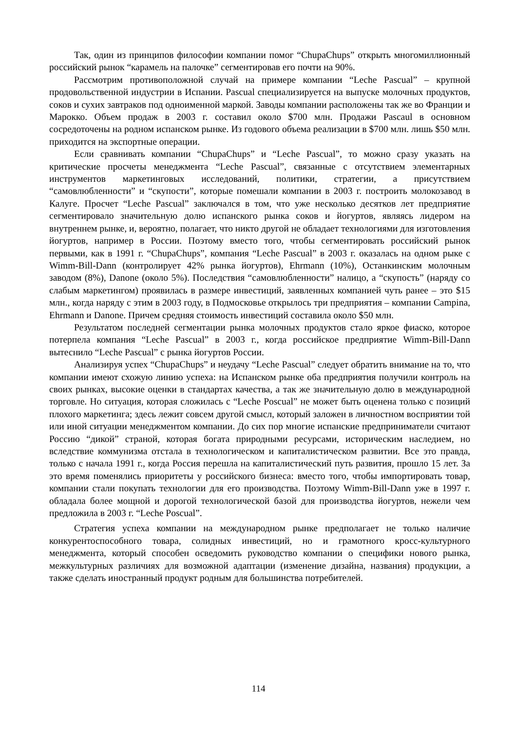Так, один из принципов философии компании помог “ChupaChups” открыть многомиллионный российский рынок “карамель на палочке” сегментировав его почти на 90%.
Рассмотрим противоположной случай на примере компании “Leche Pascual” – крупной продовольственной индустрии в Испании. Pascual специализируется на выпуске молочных продуктов, соков и сухих завтраков под одноименной маркой. Заводы компании расположены так же во Франции и Марокко. Объем продаж в 2003 г. составил около $700 млн. Продажи Pascaul в основном сосредоточены на родном испанском рынке. Из годового объема реализации в $700 млн. лишь $50 млн. приходится на экспортные операции.
Если сравнивать компании “ChupaChups” и “Leche Pascual”, то можно сразу указать на критические просчеты менеджмента “Leche Pascual”, связанные с отсутствием элементарных инструментов маркетинговых исследований, политики, стратегии, а присутствием “самовлюбленности” и “скупости”, которые помешали компании в 2003 г. построить молокозавод в Калуге. Просчет “Leche Pascual” заключался в том, что уже несколько десятков лет предприятие сегментировало значительную долю испанского рынка соков и йогуртов, являясь лидером на внутреннем рынке, и, вероятно, полагает, что никто другой не обладает технологиями для изготовления йогуртов, например в России. Поэтому вместо того, чтобы сегментировать российский рынок первыми, как в 1991 г. “ChupaChups”, компания “Leche Pascual” в 2003 г. оказалась на одном рыке с Wimm-Bill-Dann (контролирует 42% рынка йогуртов), Ehrmann (10%), Останкинским молочным заводом (8%), Danone (около 5%). Последствия “самовлюбленности” налицо, а “скупость” (наряду со слабым маркетингом) проявилась в размере инвестиций, заявленных компанией чуть ранее – это $15 млн., когда наряду с этим в 2003 году, в Подмосковье открылось три предприятия – компании Campina, Ehrmann и Danone. Причем средняя стоимость инвестиций составила около $50 млн.
Результатом последней сегментации рынка молочных продуктов стало яркое фиаско, которое потерпела компания “Leche Pascual” в 2003 г., когда российское предприятие Wimm-Bill-Dann вытеснило “Leche Pascual” с рынка йогуртов России.
Анализируя успех “ChupaChups” и неудачу “Leche Pascual” следует обратить внимание на то, что компании имеют схожую линию успеха: на Испанском рынке оба предприятия получили контроль на своих рынках, высокие оценки в стандартах качества, а так же значительную долю в международной торговле. Но ситуация, которая сложилась с “Leche Poscual” не может быть оценена только с позиций плохого маркетинга; здесь лежит совсем другой смысл, который заложен в личностном восприятии той или иной ситуации менеджментом компании. До сих пор многие испанские предприниматели считают Россию “дикой” страной, которая богата природными ресурсами, историческим наследием, но вследствие коммунизма отстала в технологическом и капиталистическом развитии. Все это правда, только с начала 1991 г., когда Россия перешла на капиталистический путь развития, прошло 15 лет. За это время поменялись приоритеты у российского бизнеса: вместо того, чтобы импортировать товар, компании стали покупать технологии для его производства. Поэтому Wimm-Bill-Dann уже в 1997 г. обладала более мощной и дорогой технологической базой для производства йогуртов, нежели чем предложила в 2003 г. “Leche Poscual”.
Стратегия успеха компании на международном рынке предполагает не только наличие конкурентоспособного товара, солидных инвестиций, но и грамотного кросс-культурного менеджмента, который способен осведомить руководство компании о специфики нового рынка, межкультурных различиях для возможной адаптации (изменение дизайна, названия) продукции, а также сделать иностранный продукт родным для большинства потребителей.
114